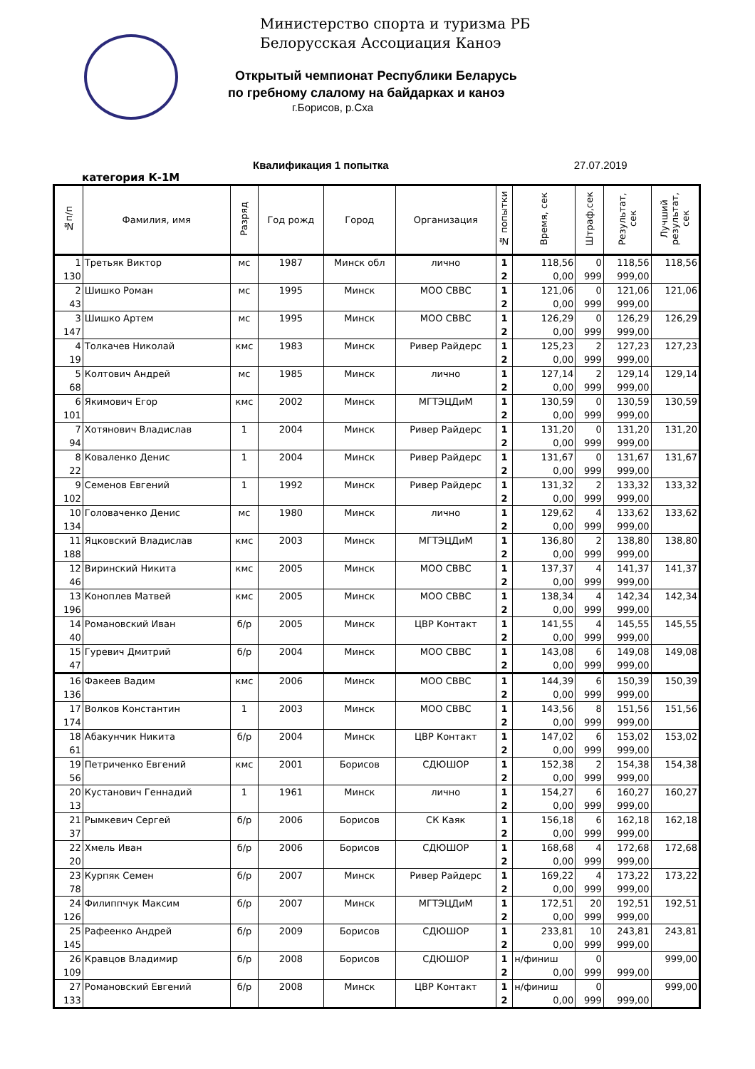Министерство спорта и туризма РБ
Белорусская Ассоциация Каноэ
Открытый чемпионат Республики Беларусь
по гребному слалому на байдарках и каноэ
г.Борисов, р.Сха
Квалификация 1 попытка 27.07.2019
категория К-1М
| №п/п | Фамилия, имя | Разряд | Год рожд | Город | Организация | № попытки | Время, сек | Штраф,сек | Результат, сек | Лучший результат, сек |
| --- | --- | --- | --- | --- | --- | --- | --- | --- | --- | --- |
| 1 | Третьяк Виктор | мс | 1987 | Минск обл | лично | 1 | 118,56 | 0 | 118,56 | 118,56 |
| 130 | | | | | | 2 | 0,00 | 999 | 999,00 | |
| 2 | Шишко Роман | мс | 1995 | Минск | МОО СВВС | 1 | 121,06 | 0 | 121,06 | 121,06 |
| 43 | | | | | | 2 | 0,00 | 999 | 999,00 | |
| 3 | Шишко Артем | мс | 1995 | Минск | МОО СВВС | 1 | 126,29 | 0 | 126,29 | 126,29 |
| 147 | | | | | | 2 | 0,00 | 999 | 999,00 | |
| 4 | Толкачев Николай | кмс | 1983 | Минск | Ривер Райдерс | 1 | 125,23 | 2 | 127,23 | 127,23 |
| 19 | | | | | | 2 | 0,00 | 999 | 999,00 | |
| 5 | Колтович Андрей | мс | 1985 | Минск | лично | 1 | 127,14 | 2 | 129,14 | 129,14 |
| 68 | | | | | | 2 | 0,00 | 999 | 999,00 | |
| 6 | Якимович Егор | кмс | 2002 | Минск | МГТЭЦДиМ | 1 | 130,59 | 0 | 130,59 | 130,59 |
| 101 | | | | | | 2 | 0,00 | 999 | 999,00 | |
| 7 | Хотянович Владислав | 1 | 2004 | Минск | Ривер Райдерс | 1 | 131,20 | 0 | 131,20 | 131,20 |
| 94 | | | | | | 2 | 0,00 | 999 | 999,00 | |
| 8 | Коваленко Денис | 1 | 2004 | Минск | Ривер Райдерс | 1 | 131,67 | 0 | 131,67 | 131,67 |
| 22 | | | | | | 2 | 0,00 | 999 | 999,00 | |
| 9 | Семенов Евгений | 1 | 1992 | Минск | Ривер Райдерс | 1 | 131,32 | 2 | 133,32 | 133,32 |
| 102 | | | | | | 2 | 0,00 | 999 | 999,00 | |
| 10 | Головаченко Денис | мс | 1980 | Минск | лично | 1 | 129,62 | 4 | 133,62 | 133,62 |
| 134 | | | | | | 2 | 0,00 | 999 | 999,00 | |
| 11 | Яцковский Владислав | кмс | 2003 | Минск | МГТЭЦДиМ | 1 | 136,80 | 2 | 138,80 | 138,80 |
| 188 | | | | | | 2 | 0,00 | 999 | 999,00 | |
| 12 | Виринский Никита | кмс | 2005 | Минск | МОО СВВС | 1 | 137,37 | 4 | 141,37 | 141,37 |
| 46 | | | | | | 2 | 0,00 | 999 | 999,00 | |
| 13 | Коноплев Матвей | кмс | 2005 | Минск | МОО СВВС | 1 | 138,34 | 4 | 142,34 | 142,34 |
| 196 | | | | | | 2 | 0,00 | 999 | 999,00 | |
| 14 | Романовский Иван | б/р | 2005 | Минск | ЦВР Контакт | 1 | 141,55 | 4 | 145,55 | 145,55 |
| 40 | | | | | | 2 | 0,00 | 999 | 999,00 | |
| 15 | Гуревич Дмитрий | б/р | 2004 | Минск | МОО СВВС | 1 | 143,08 | 6 | 149,08 | 149,08 |
| 47 | | | | | | 2 | 0,00 | 999 | 999,00 | |
| 16 | Факеев Вадим | кмс | 2006 | Минск | МОО СВВС | 1 | 144,39 | 6 | 150,39 | 150,39 |
| 136 | | | | | | 2 | 0,00 | 999 | 999,00 | |
| 17 | Волков Константин | 1 | 2003 | Минск | МОО СВВС | 1 | 143,56 | 8 | 151,56 | 151,56 |
| 174 | | | | | | 2 | 0,00 | 999 | 999,00 | |
| 18 | Абакунчик Никита | б/р | 2004 | Минск | ЦВР Контакт | 1 | 147,02 | 6 | 153,02 | 153,02 |
| 61 | | | | | | 2 | 0,00 | 999 | 999,00 | |
| 19 | Петриченко Евгений | кмс | 2001 | Борисов | СДЮШОР | 1 | 152,38 | 2 | 154,38 | 154,38 |
| 56 | | | | | | 2 | 0,00 | 999 | 999,00 | |
| 20 | Кустанович Геннадий | 1 | 1961 | Минск | лично | 1 | 154,27 | 6 | 160,27 | 160,27 |
| 13 | | | | | | 2 | 0,00 | 999 | 999,00 | |
| 21 | Рымкевич Сергей | б/р | 2006 | Борисов | СК Каяк | 1 | 156,18 | 6 | 162,18 | 162,18 |
| 37 | | | | | | 2 | 0,00 | 999 | 999,00 | |
| 22 | Хмель Иван | б/р | 2006 | Борисов | СДЮШОР | 1 | 168,68 | 4 | 172,68 | 172,68 |
| 20 | | | | | | 2 | 0,00 | 999 | 999,00 | |
| 23 | Курпяк Семен | б/р | 2007 | Минск | Ривер Райдерс | 1 | 169,22 | 4 | 173,22 | 173,22 |
| 78 | | | | | | 2 | 0,00 | 999 | 999,00 | |
| 24 | Филиппчук Максим | б/р | 2007 | Минск | МГТЭЦДиМ | 1 | 172,51 | 20 | 192,51 | 192,51 |
| 126 | | | | | | 2 | 0,00 | 999 | 999,00 | |
| 25 | Рафеенко Андрей | б/р | 2009 | Борисов | СДЮШОР | 1 | 233,81 | 10 | 243,81 | 243,81 |
| 145 | | | | | | 2 | 0,00 | 999 | 999,00 | |
| 26 | Кравцов Владимир | б/р | 2008 | Борисов | СДЮШОР | 1 | н/финиш | 0 | | 999,00 |
| 109 | | | | | | 2 | 0,00 | 999 | 999,00 | |
| 27 | Романовский Евгений | б/р | 2008 | Минск | ЦВР Контакт | 1 | н/финиш | 0 | | 999,00 |
| 133 | | | | | | 2 | 0,00 | 999 | 999,00 | |